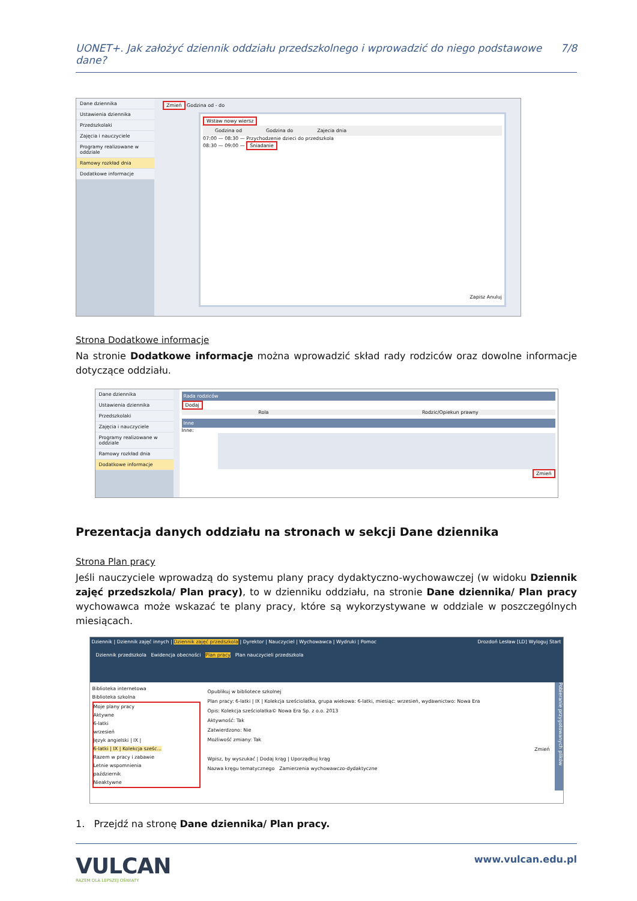UONET+. Jak założyć dziennik oddziału przedszkolnego i wprowadzić do niego podstawowe dane? 7/8
Dane dziennika
Ustawienia dziennika
Przedszkolaki
Zajęcia i nauczyciele
Programy realizowane w oddziale
Ramowy rozkład dnia
Dodatkowe informacje
Zmień Godzina od - do
Wstaw nowy wiersz
Godzina od Godzina do Zajecia dnia
07:00 — 08:30 — Przychodzenie dzieci do przedszkola
08:30 — 09:00 — Śniadanie
Zapisz Anuluj
Strona Dodatkowe informacje
Na stronie Dodatkowe informacje można wprowadzić skład rady rodziców oraz dowolne informacje dotyczące oddziału.
Dane dziennika
Ustawienia dziennika
Przedszkolaki
Zajęcia i nauczyciele
Programy realizowane w oddziale
Ramowy rozkład dnia
Dodatkowe informacje
Rada rodziców
Dodaj
Rola Rodzic/Opiekun prawny
Inne
Inne:
Zmień
Prezentacja danych oddziału na stronach w sekcji Dane dziennika
Strona Plan pracy
Jeśli nauczyciele wprowadzą do systemu plany pracy dydaktyczno-wychowawczej (w widoku Dziennik zajęć przedszkola/ Plan pracy), to w dzienniku oddziału, na stronie Dane dziennika/ Plan pracy wychowawca może wskazać te plany pracy, które są wykorzystywane w oddziale w poszczególnych miesiącach.
Dziennik | Dziennik zajęć innych | Dziennik zajęć przedszkola | Dyrektor | Nauczyciel | Wychowawca | Wydruki | Pomoc Drozdoń Lesław [LD] Wyloguj Start
Dziennik przedszkola Ewidencja obecności Plan pracy Plan nauczycieli przedszkola
Biblioteka internetowa
Biblioteka szkolna
Moje plany pracy
Aktywne
6-latki
wrzesień
Język angielski | IX |
6-latki | IX | Kolekcja sześc...
Razem w pracy i zabawie
Letnie wspomnienia
październik
Nieaktywne
Opublikuj w bibliotece szkolnej
Plan pracy: 6-latki | IX | Kolekcja sześciolatka, grupa wiekowa: 6-latki, miesiąc: wrzesień, wydawnictwo: Nowa Era
Opis: Kolekcja sześciolatka© Nowa Era Sp. z o.o. 2013
Aktywność: Tak
Zatwierdzono: Nie
Możliwość zmiany: Tak
Zmień
Wpisz, by wyszukać | Dodaj krąg | Uporządkuj krąg
Nazwa kręgu tematycznego Zamierzenia wychowawczo-dydaktyczne
Pobieranie przygotowanych plików
1. Przejdź na stronę Dane dziennika/ Plan pracy.
VULCAN
RAZEM DLA LEPSZEJ OŚWIATY
www.vulcan.edu.pl